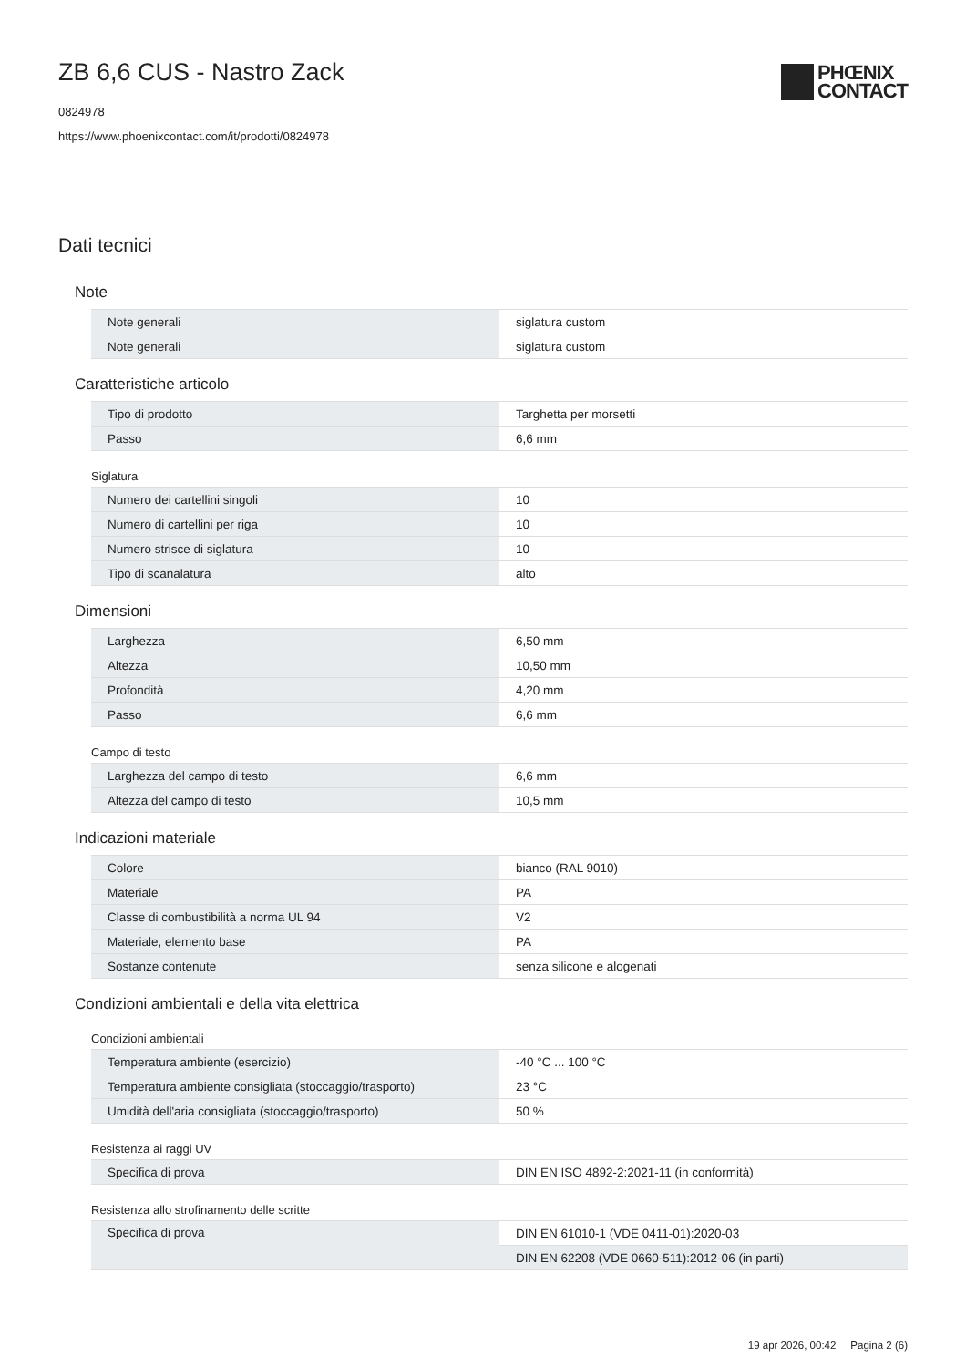ZB 6,6 CUS - Nastro Zack
PHŒNIX
CONTACT
0824978
https://www.phoenixcontact.com/it/prodotti/0824978
Dati tecnici
Note
| Note generali | siglatura custom |
| Note generali | siglatura custom |
Caratteristiche articolo
| Tipo di prodotto | Targhetta per morsetti |
| Passo | 6,6 mm |
Siglatura
| Numero dei cartellini singoli | 10 |
| Numero di cartellini per riga | 10 |
| Numero strisce di siglatura | 10 |
| Tipo di scanalatura | alto |
Dimensioni
| Larghezza | 6,50 mm |
| Altezza | 10,50 mm |
| Profondità | 4,20 mm |
| Passo | 6,6 mm |
Campo di testo
| Larghezza del campo di testo | 6,6 mm |
| Altezza del campo di testo | 10,5 mm |
Indicazioni materiale
| Colore | bianco (RAL 9010) |
| Materiale | PA |
| Classe di combustibilità a norma UL 94 | V2 |
| Materiale, elemento base | PA |
| Sostanze contenute | senza silicone e alogenati |
Condizioni ambientali e della vita elettrica
Condizioni ambientali
| Temperatura ambiente (esercizio) | -40 °C ... 100 °C |
| Temperatura ambiente consigliata (stoccaggio/trasporto) | 23 °C |
| Umidità dell'aria consigliata (stoccaggio/trasporto) | 50 % |
Resistenza ai raggi UV
| Specifica di prova | DIN EN ISO 4892-2:2021-11 (in conformità) |
Resistenza allo strofinamento delle scritte
| Specifica di prova | DIN EN 61010-1 (VDE 0411-01):2020-03 |
| | DIN EN 62208 (VDE 0660-511):2012-06 (in parti) |
19 apr 2026, 00:42 Pagina 2 (6)